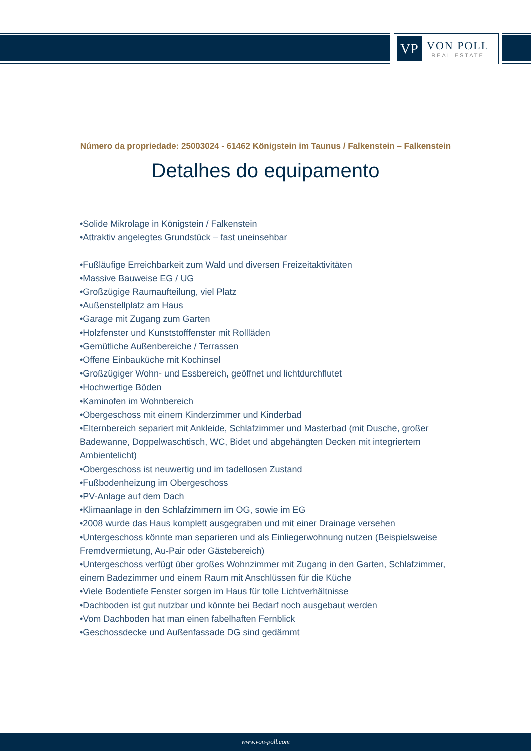VP
VON POLL
REAL ESTATE
Número da propriedade: 25003024 - 61462 Königstein im Taunus / Falkenstein – Falkenstein
Detalhes do equipamento
•Solide Mikrolage in Königstein / Falkenstein
•Attraktiv angelegtes Grundstück – fast uneinsehbar
•Fußläufige Erreichbarkeit zum Wald und diversen Freizeitaktivitäten
•Massive Bauweise EG / UG
•Großzügige Raumaufteilung, viel Platz
•Außenstellplatz am Haus
•Garage mit Zugang zum Garten
•Holzfenster und Kunststofffenster mit Rollläden
•Gemütliche Außenbereiche / Terrassen
•Offene Einbauküche mit Kochinsel
•Großzügiger Wohn- und Essbereich, geöffnet und lichtdurchflutet
•Hochwertige Böden
•Kaminofen im Wohnbereich
•Obergeschoss mit einem Kinderzimmer und Kinderbad
•Elternbereich separiert mit Ankleide, Schlafzimmer und Masterbad (mit Dusche, großer Badewanne, Doppelwaschtisch, WC, Bidet und abgehängten Decken mit integriertem Ambientelicht)
•Obergeschoss ist neuwertig und im tadellosen Zustand
•Fußbodenheizung im Obergeschoss
•PV-Anlage auf dem Dach
•Klimaanlage in den Schlafzimmern im OG, sowie im EG
•2008 wurde das Haus komplett ausgegraben und mit einer Drainage versehen
•Untergeschoss könnte man separieren und als Einliegerwohnung nutzen (Beispielsweise Fremdvermietung, Au-Pair oder Gästebereich)
•Untergeschoss verfügt über großes Wohnzimmer mit Zugang in den Garten, Schlafzimmer, einem Badezimmer und einem Raum mit Anschlüssen für die Küche
•Viele Bodentiefe Fenster sorgen im Haus für tolle Lichtverhältnisse
•Dachboden ist gut nutzbar und könnte bei Bedarf noch ausgebaut werden
•Vom Dachboden hat man einen fabelhaften Fernblick
•Geschossdecke und Außenfassade DG sind gedämmt
www.von-poll.com